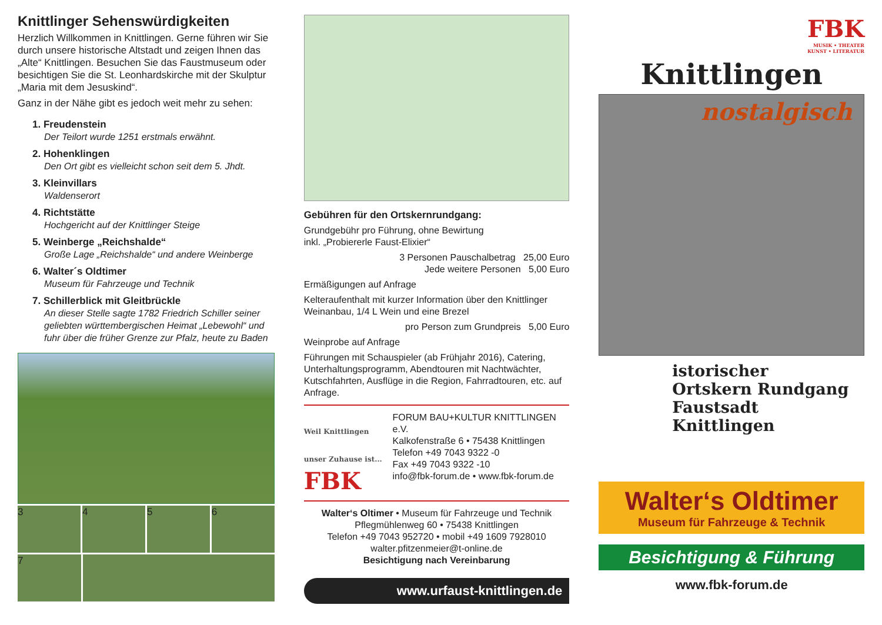Knittlinger Sehenswürdigkeiten
Herzlich Willkommen in Knittlingen. Gerne führen wir Sie durch unsere historische Altstadt und zeigen Ihnen das „Alte“ Knittlingen. Besuchen Sie das Faustmuseum oder besichtigen Sie die St. Leonhardskirche mit der Skulptur „Maria mit dem Jesuskind“.
Ganz in der Nähe gibt es jedoch weit mehr zu sehen:
1. Freudenstein
Der Teilort wurde 1251 erstmals erwähnt.
2. Hohenklingen
Den Ort gibt es vielleicht schon seit dem 5. Jhdt.
3. Kleinvillars
Waldenserort
4. Richtstätte
Hochgericht auf der Knittlinger Steige
5. Weinberge „Reichshalde“Große Lage „Reichshalde“ und andere Weinberge
6. Walter´s Oldtimer
Museum für Fahrzeuge und Technik
7. Schillerblick mit Gleitbrückle
An dieser Stelle sagte 1782 Friedrich Schiller seiner geliebten württembergischen Heimat „Lebewohl“ und fuhr über die früher Grenze zur Pfalz, heute zu Baden
3 4 5 6
7
Gebühren für den Ortskernrundgang:
Grundgebühr pro Führung, ohne Bewirtung
inkl. „Probiererle Faust-Elixier“
3 Personen Pauschalbetrag 25,00 Euro
Jede weitere Personen 5,00 Euro
Ermäßigungen auf Anfrage
Kelteraufenthalt mit kurzer Information über den Knittlinger Weinanbau, 1/4 L Wein und eine Brezel
pro Person zum Grundpreis 5,00 Euro
Weinprobe auf Anfrage
Führungen mit Schauspieler (ab Frühjahr 2016), Catering, Unterhaltungsprogramm, Abendtouren mit Nachtwächter, Kutschfahrten, Ausflüge in die Region, Fahrradtouren, etc. auf Anfrage.
Weil Knittlingen unser Zuhause ist...
FBK
FORUM BAU+KULTUR KNITTLINGEN e.V.
Kalkofenstraße 6 • 75438 Knittlingen
Telefon +49 7043 9322 -0
Fax +49 7043 9322 -10
info@fbk-forum.de • www.fbk-forum.de
Walter‘s Oltimer • Museum für Fahrzeuge und Technik
Pflegmühlenweg 60 • 75438 Knittlingen
Telefon +49 7043 952720 • mobil +49 1609 7928010
walter.pfitzenmeier@t-online.de
Besichtigung nach Vereinbarung
www.urfaust-knittlingen.de
FBK
MUSIK • THEATER
KUNST • LITERATUR
Knittlingen
nostalgisch
istorischer
Ortskern Rundgang
Faustsadt Knittlingen
Walter‘s Oldtimer
Museum für Fahrzeuge & Technik
Besichtigung & Führung
www.fbk-forum.de